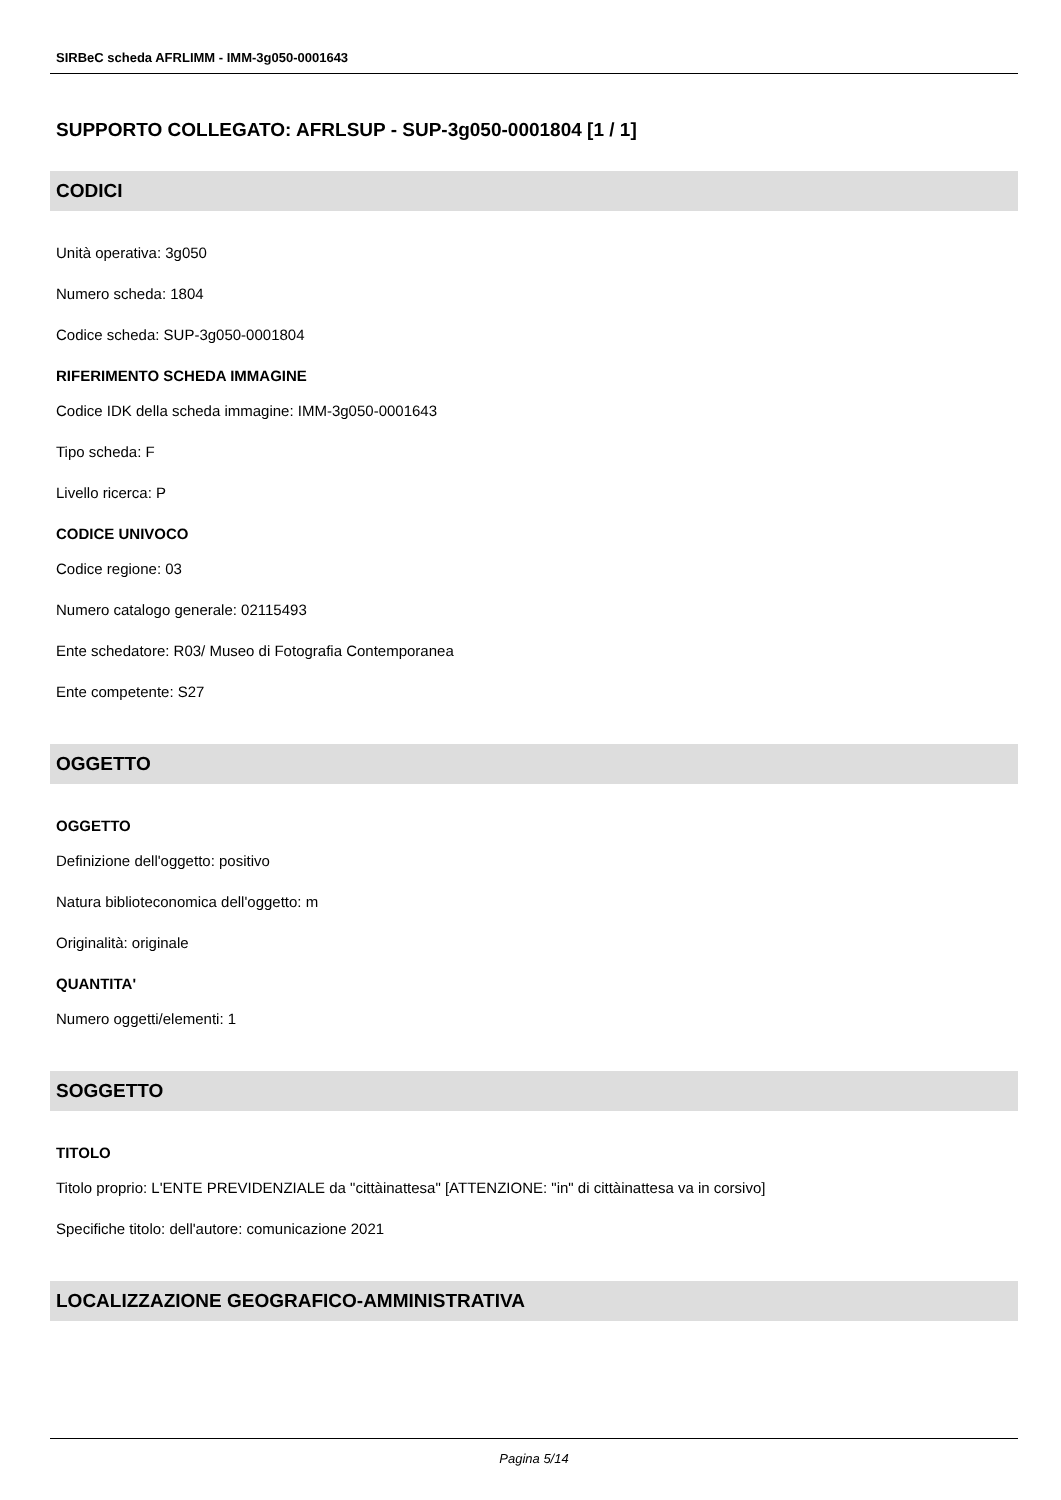SIRBeC scheda AFRLIMM - IMM-3g050-0001643
SUPPORTO COLLEGATO: AFRLSUP - SUP-3g050-0001804 [1 / 1]
CODICI
Unità operativa: 3g050
Numero scheda: 1804
Codice scheda: SUP-3g050-0001804
RIFERIMENTO SCHEDA IMMAGINE
Codice IDK della scheda immagine: IMM-3g050-0001643
Tipo scheda: F
Livello ricerca: P
CODICE UNIVOCO
Codice regione: 03
Numero catalogo generale: 02115493
Ente schedatore: R03/ Museo di Fotografia Contemporanea
Ente competente: S27
OGGETTO
OGGETTO
Definizione dell'oggetto: positivo
Natura biblioteconomica dell'oggetto: m
Originalità: originale
QUANTITA'
Numero oggetti/elementi: 1
SOGGETTO
TITOLO
Titolo proprio: L'ENTE PREVIDENZIALE da "cittàinattesa" [ATTENZIONE: "in" di cittàinattesa va in corsivo]
Specifiche titolo: dell'autore: comunicazione 2021
LOCALIZZAZIONE GEOGRAFICO-AMMINISTRATIVA
Pagina 5/14